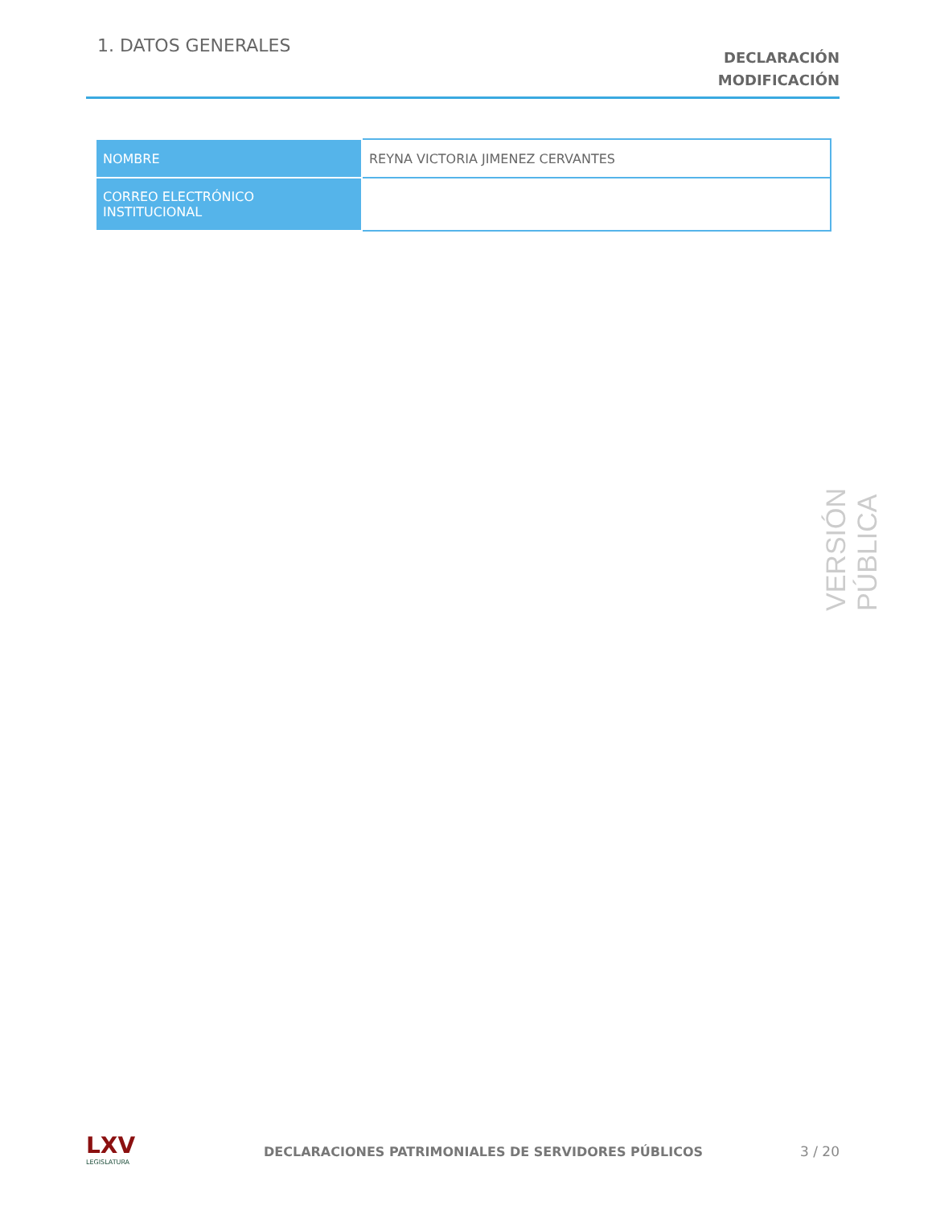1. DATOS GENERALES
DECLARACIÓN
MODIFICACIÓN
| NOMBRE | REYNA VICTORIA JIMENEZ CERVANTES |
| CORREO ELECTRÓNICO INSTITUCIONAL | |
VERSIÓN PÚBLICA
LXV LEGISLATURA
DECLARACIONES PATRIMONIALES DE SERVIDORES PÚBLICOS
3 / 20